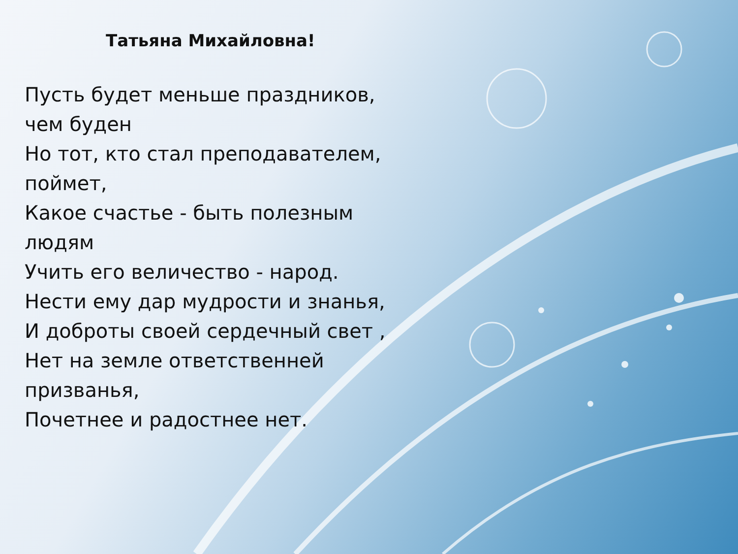Татьяна Михайловна!
Пусть будет меньше праздников,
чем буден
Но тот, кто стал преподавателем,
поймет,
Какое счастье - быть полезным
людям
Учить его величество - народ.
Нести ему дар мудрости и знанья,
И доброты своей сердечный свет ,
Нет на земле ответственней
призванья,
Почетнее и радостнее нет.